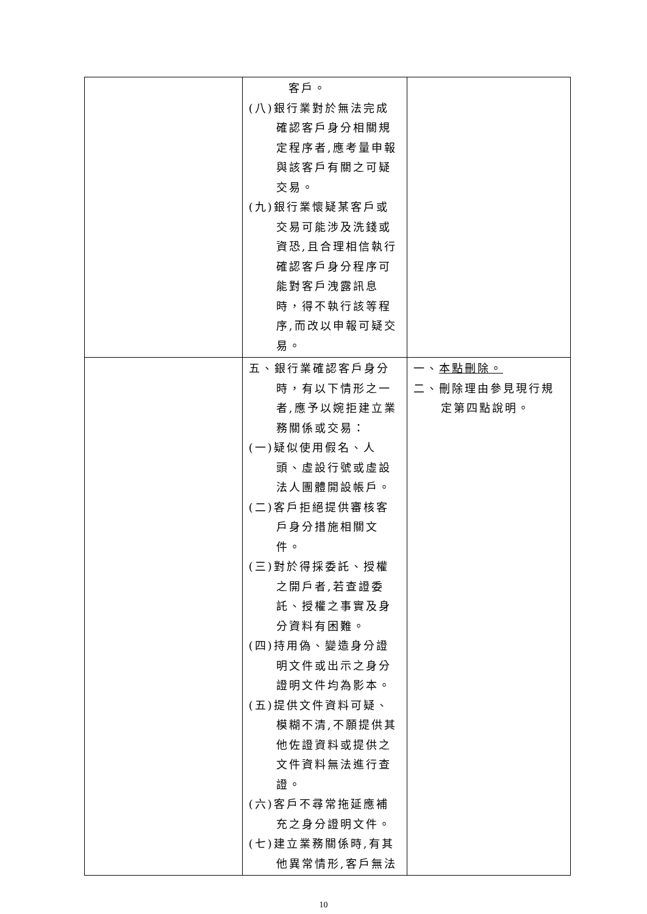| | 客戶。 (八)銀行業對於無法完成確認客戶身分相關規定程序者,應考量申報與該客戶有關之可疑交易。 (九)銀行業懷疑某客戶或交易可能涉及洗錢或資恐,且合理相信執行確認客戶身分程序可能對客戶洩露訊息時，得不執行該等程序,而改以申報可疑交易。 | |
| | 五、銀行業確認客戶身分時，有以下情形之一者,應予以婉拒建立業務關係或交易： (一)疑似使用假名、人頭、虛設行號或虛設法人團體開設帳戶。 (二)客戶拒絕提供審核客戶身分措施相關文件。 (三)對於得採委託、授權之開戶者,若查證委託、授權之事實及身分資料有困難。 (四)持用偽、變造身分證明文件或出示之身分證明文件均為影本。 (五)提供文件資料可疑、模糊不清,不願提供其他佐證資料或提供之文件資料無法進行查證。 (六)客戶不尋常拖延應補充之身分證明文件。 (七)建立業務關係時,有其他異常情形,客戶無法 | 一、 本點刪除。 二、刪除理由參見現行規定第四點說明。 |
10